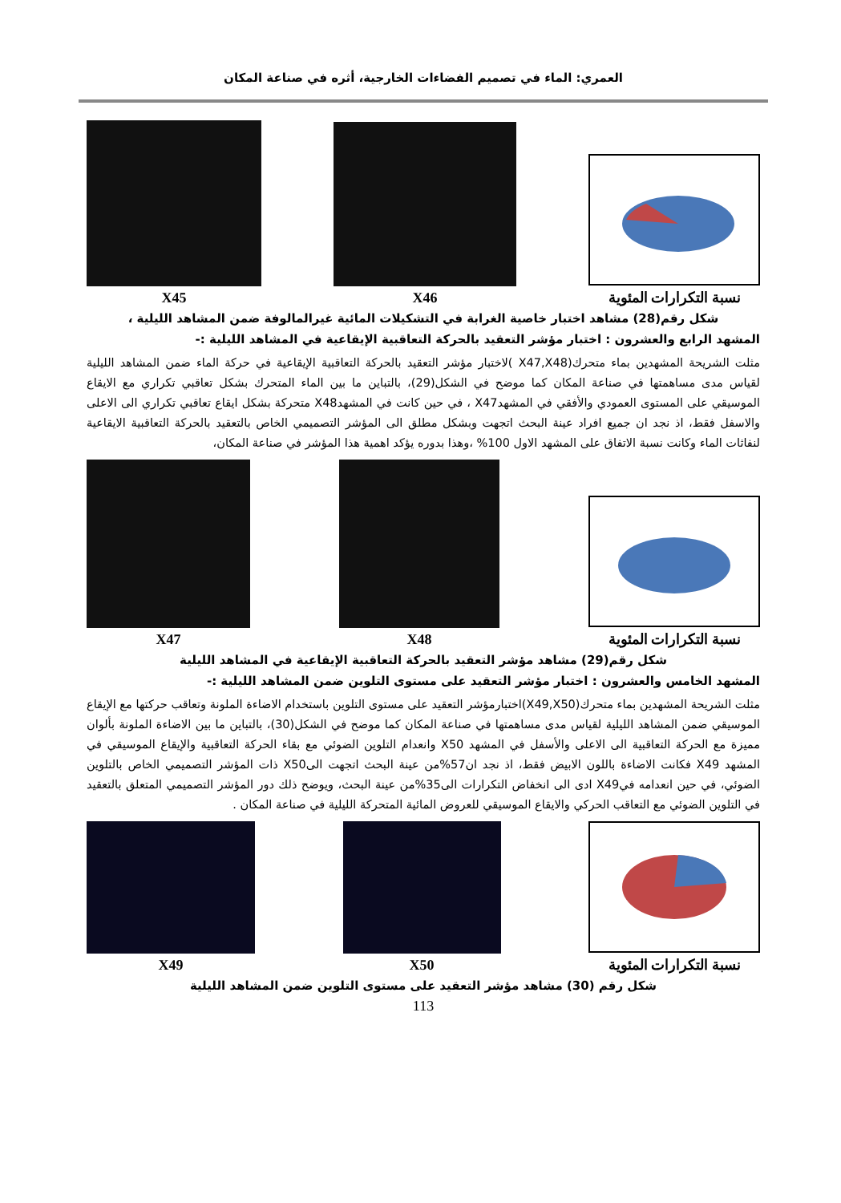العمري: الماء في تصميم الفضاءات الخارجية، أثره في صناعة المكان
نسبة التكرارات المئوية
X46
X45
شكل رقم(28) مشاهد اختبار خاصية الغرابة في التشكيلات المائية غيرالمالوفة ضمن المشاهد الليلية ،
المشهد الرابع والعشرون : اختبار مؤشر التعقيد بالحركة التعاقبية الإيقاعية في المشاهد الليلية :-
مثلت الشريحة المشهدين بماء متحرك(X47,X48 )لاختبار مؤشر التعقيد بالحركة التعاقبية الإيقاعية في حركة الماء ضمن المشاهد الليلية لقياس مدى مساهمتها في صناعة المكان كما موضح في الشكل(29)، بالتباين ما بين الماء المتحرك بشكل تعاقبي تكراري مع الايقاع الموسيقي على المستوى العمودي والأفقي في المشهدX47 ، في حين كانت في المشهدX48 متحركة بشكل ايقاع تعاقبي تكراري الى الاعلى والاسفل فقط، اذ نجد ان جميع افراد عينة البحث اتجهت وبشكل مطلق الى المؤشر التصميمي الخاص بالتعقيد بالحركة التعاقبية الايقاعية لنفاثات الماء وكانت نسبة الاتفاق على المشهد الاول 100% ،وهذا بدوره يؤكد اهمية هذا المؤشر في صناعة المكان،
نسبة التكرارات المئوية
X48
X47
شكل رقم(29) مشاهد مؤشر التعقيد بالحركة التعاقبية الإيقاعية في المشاهد الليلية
المشهد الخامس والعشرون : اختبار مؤشر التعقيد على مستوى التلوين ضمن المشاهد الليلية :-
مثلت الشريحة المشهدين بماء متحرك(X49,X50)اختبارمؤشر التعقيد على مستوى التلوين باستخدام الاضاءة الملونة وتعاقب حركتها مع الإيقاع الموسيقي ضمن المشاهد الليلية لقياس مدى مساهمتها في صناعة المكان كما موضح في الشكل(30)، بالتباين ما بين الاضاءة الملونة بألوان مميزة مع الحركة التعاقبية الى الاعلى والأسفل في المشهد X50 وانعدام التلوين الضوئي مع بقاء الحركة التعاقبية والإيقاع الموسيقي في المشهد X49 فكانت الاضاءة باللون الابيض فقط، اذ نجد ان57%من عينة البحث اتجهت الىX50 ذات المؤشر التصميمي الخاص بالتلوين الضوئي، في حين انعدامه فيX49 ادى الى انخفاض التكرارات الى35%من عينة البحث، ويوضح ذلك دور المؤشر التصميمي المتعلق بالتعقيد في التلوين الضوئي مع التعاقب الحركي والايقاع الموسيقي للعروض المائية المتحركة الليلية في صناعة المكان .
نسبة التكرارات المئوية
X50
X49
شكل رقم (30) مشاهد مؤشر التعقيد على مستوى التلوين ضمن المشاهد الليلية
113